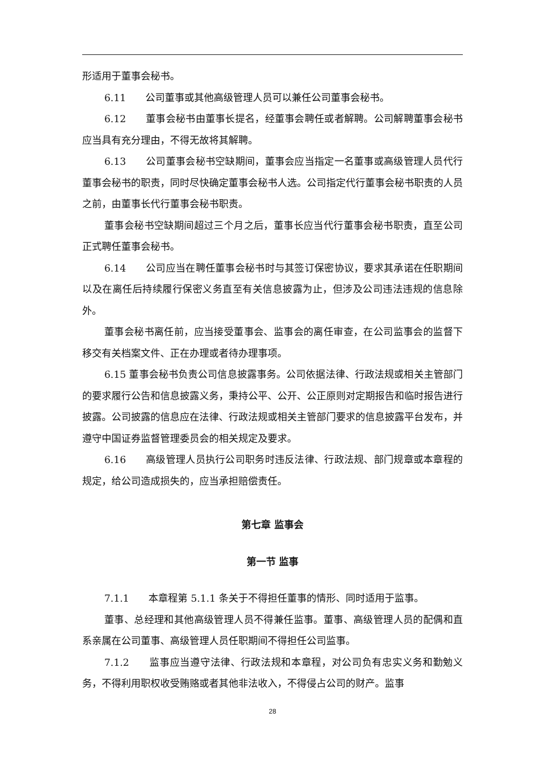形适用于董事会秘书。
6.11　　公司董事或其他高级管理人员可以兼任公司董事会秘书。
6.12　　董事会秘书由董事长提名，经董事会聘任或者解聘。公司解聘董事会秘书应当具有充分理由，不得无故将其解聘。
6.13　　公司董事会秘书空缺期间，董事会应当指定一名董事或高级管理人员代行董事会秘书的职责，同时尽快确定董事会秘书人选。公司指定代行董事会秘书职责的人员之前，由董事长代行董事会秘书职责。
董事会秘书空缺期间超过三个月之后，董事长应当代行董事会秘书职责，直至公司正式聘任董事会秘书。
6.14　　公司应当在聘任董事会秘书时与其签订保密协议，要求其承诺在任职期间以及在离任后持续履行保密义务直至有关信息披露为止，但涉及公司违法违规的信息除外。
董事会秘书离任前，应当接受董事会、监事会的离任审查，在公司监事会的监督下移交有关档案文件、正在办理或者待办理事项。
6.15 董事会秘书负责公司信息披露事务。公司依据法律、行政法规或相关主管部门的要求履行公告和信息披露义务，秉持公平、公开、公正原则对定期报告和临时报告进行披露。公司披露的信息应在法律、行政法规或相关主管部门要求的信息披露平台发布，并遵守中国证券监督管理委员会的相关规定及要求。
6.16　　高级管理人员执行公司职务时违反法律、行政法规、部门规章或本章程的规定，给公司造成损失的，应当承担赔偿责任。
第七章 监事会
第一节 监事
7.1.1　　本章程第 5.1.1 条关于不得担任董事的情形、同时适用于监事。
董事、总经理和其他高级管理人员不得兼任监事。董事、高级管理人员的配偶和直系亲属在公司董事、高级管理人员任职期间不得担任公司监事。
7.1.2　　监事应当遵守法律、行政法规和本章程，对公司负有忠实义务和勤勉义务，不得利用职权收受贿赂或者其他非法收入，不得侵占公司的财产。监事
28